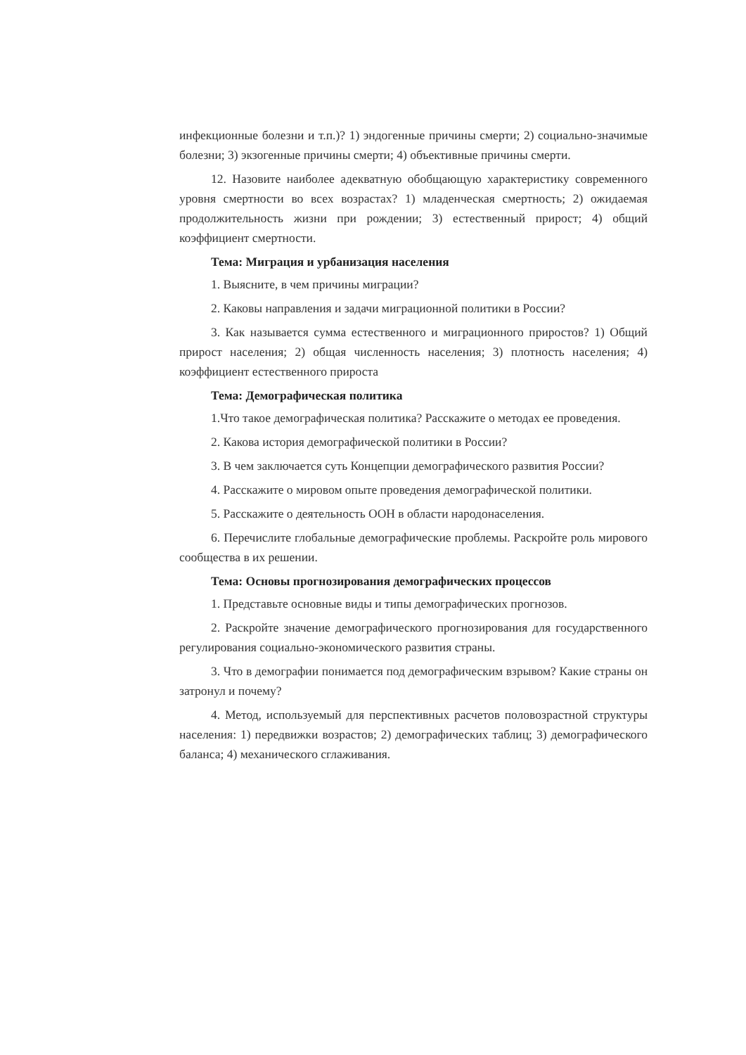инфекционные болезни и т.п.)? 1) эндогенные причины смерти; 2) социально-значимые болезни; 3) экзогенные причины смерти; 4) объективные причины смерти.
12. Назовите наиболее адекватную обобщающую характеристику современного уровня смертности во всех возрастах? 1) младенческая смертность; 2) ожидаемая продолжительность жизни при рождении; 3) естественный прирост; 4) общий коэффициент смертности.
Тема: Миграция и урбанизация населения
1. Выясните, в чем причины миграции?
2. Каковы направления и задачи миграционной политики в России?
3. Как называется сумма естественного и миграционного приростов? 1) Общий прирост населения; 2) общая численность населения; 3) плотность населения; 4) коэффициент естественного прироста
Тема: Демографическая политика
1.Что такое демографическая политика? Расскажите о методах ее проведения.
2. Какова история демографической политики в России?
3. В чем заключается суть Концепции демографического развития России?
4. Расскажите о мировом опыте проведения демографической политики.
5. Расскажите о деятельность ООН в области народонаселения.
6. Перечислите глобальные демографические проблемы. Раскройте роль мирового сообщества в их решении.
Тема: Основы прогнозирования демографических процессов
1. Представьте основные виды и типы демографических прогнозов.
2. Раскройте значение демографического прогнозирования для государственного регулирования социально-экономического развития страны.
3. Что в демографии понимается под демографическим взрывом? Какие страны он затронул и почему?
4. Метод, используемый для перспективных расчетов половозрастной структуры населения: 1) передвижки возрастов; 2) демографических таблиц; 3) демографического баланса; 4) механического сглаживания.